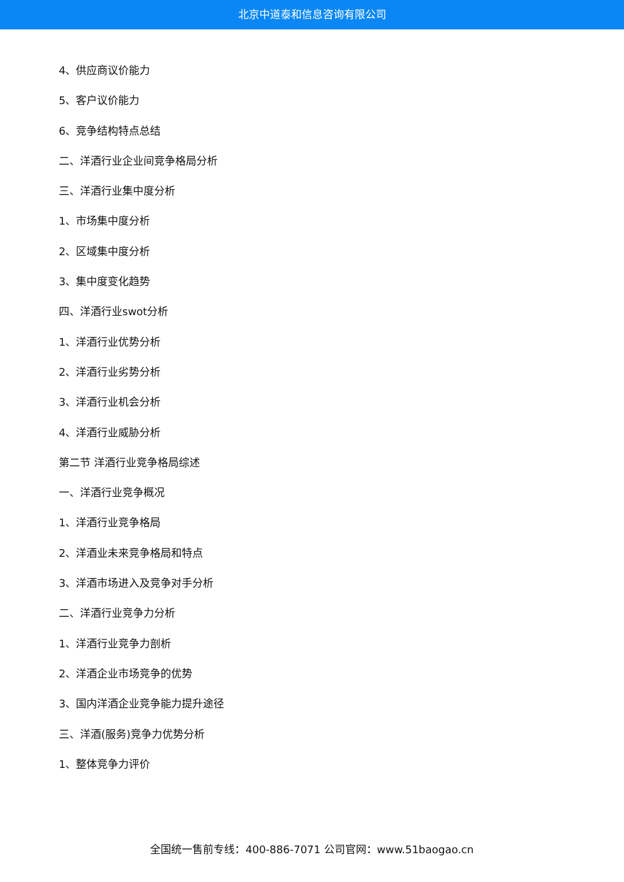北京中道泰和信息咨询有限公司
4、供应商议价能力
5、客户议价能力
6、竞争结构特点总结
二、洋酒行业企业间竞争格局分析
三、洋酒行业集中度分析
1、市场集中度分析
2、区域集中度分析
3、集中度变化趋势
四、洋酒行业swot分析
1、洋酒行业优势分析
2、洋酒行业劣势分析
3、洋酒行业机会分析
4、洋酒行业威胁分析
第二节 洋酒行业竞争格局综述
一、洋酒行业竞争概况
1、洋酒行业竞争格局
2、洋酒业未来竞争格局和特点
3、洋酒市场进入及竞争对手分析
二、洋酒行业竞争力分析
1、洋酒行业竞争力剖析
2、洋酒企业市场竞争的优势
3、国内洋酒企业竞争能力提升途径
三、洋酒(服务)竞争力优势分析
1、整体竞争力评价
全国统一售前专线：400-886-7071 公司官网：www.51baogao.cn